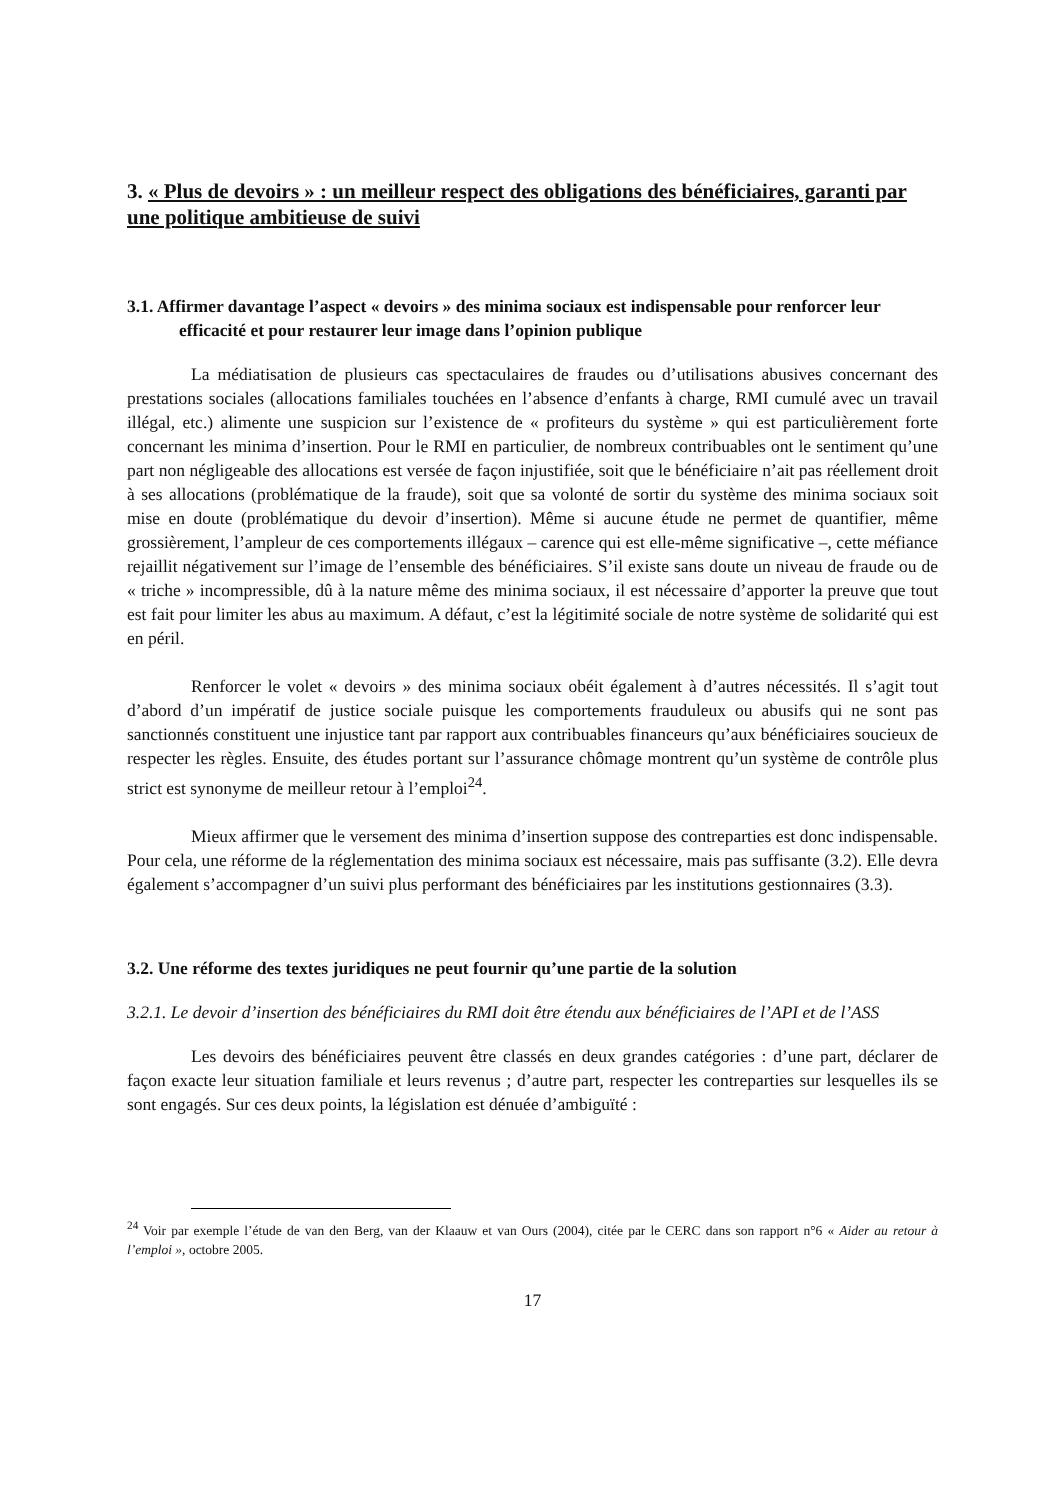3. « Plus de devoirs » : un meilleur respect des obligations des bénéficiaires, garanti par une politique ambitieuse de suivi
3.1. Affirmer davantage l’aspect « devoirs » des minima sociaux est indispensable pour renforcer leur efficacité et pour restaurer leur image dans l’opinion publique
La médiatisation de plusieurs cas spectaculaires de fraudes ou d’utilisations abusives concernant des prestations sociales (allocations familiales touchées en l’absence d’enfants à charge, RMI cumulé avec un travail illégal, etc.) alimente une suspicion sur l’existence de « profiteurs du système » qui est particulièrement forte concernant les minima d’insertion. Pour le RMI en particulier, de nombreux contribuables ont le sentiment qu’une part non négligeable des allocations est versée de façon injustifiée, soit que le bénéficiaire n’ait pas réellement droit à ses allocations (problématique de la fraude), soit que sa volonté de sortir du système des minima sociaux soit mise en doute (problématique du devoir d’insertion). Même si aucune étude ne permet de quantifier, même grossièrement, l’ampleur de ces comportements illégaux – carence qui est elle-même significative –, cette méfiance rejaillit négativement sur l’image de l’ensemble des bénéficiaires. S’il existe sans doute un niveau de fraude ou de « triche » incompressible, dû à la nature même des minima sociaux, il est nécessaire d’apporter la preuve que tout est fait pour limiter les abus au maximum. A défaut, c’est la légitimité sociale de notre système de solidarité qui est en péril.
Renforcer le volet « devoirs » des minima sociaux obéit également à d’autres nécessités. Il s’agit tout d’abord d’un impératif de justice sociale puisque les comportements frauduleux ou abusifs qui ne sont pas sanctionnés constituent une injustice tant par rapport aux contribuables financeurs qu’aux bénéficiaires soucieux de respecter les règles. Ensuite, des études portant sur l’assurance chômage montrent qu’un système de contrôle plus strict est synonyme de meilleur retour à l’emploi<sup>24</sup>.
Mieux affirmer que le versement des minima d’insertion suppose des contreparties est donc indispensable. Pour cela, une réforme de la réglementation des minima sociaux est nécessaire, mais pas suffisante (3.2). Elle devra également s’accompagner d’un suivi plus performant des bénéficiaires par les institutions gestionnaires (3.3).
3.2. Une réforme des textes juridiques ne peut fournir qu’une partie de la solution
3.2.1. Le devoir d’insertion des bénéficiaires du RMI doit être étendu aux bénéficiaires de l’API et de l’ASS
Les devoirs des bénéficiaires peuvent être classés en deux grandes catégories : d’une part, déclarer de façon exacte leur situation familiale et leurs revenus ; d’autre part, respecter les contreparties sur lesquelles ils se sont engagés. Sur ces deux points, la législation est dénuée d’ambiguïté :
<sup>24</sup> Voir par exemple l’étude de van den Berg, van der Klaauw et van Ours (2004), citée par le CERC dans son rapport n°6 « Aider au retour à l’emploi », octobre 2005.
17